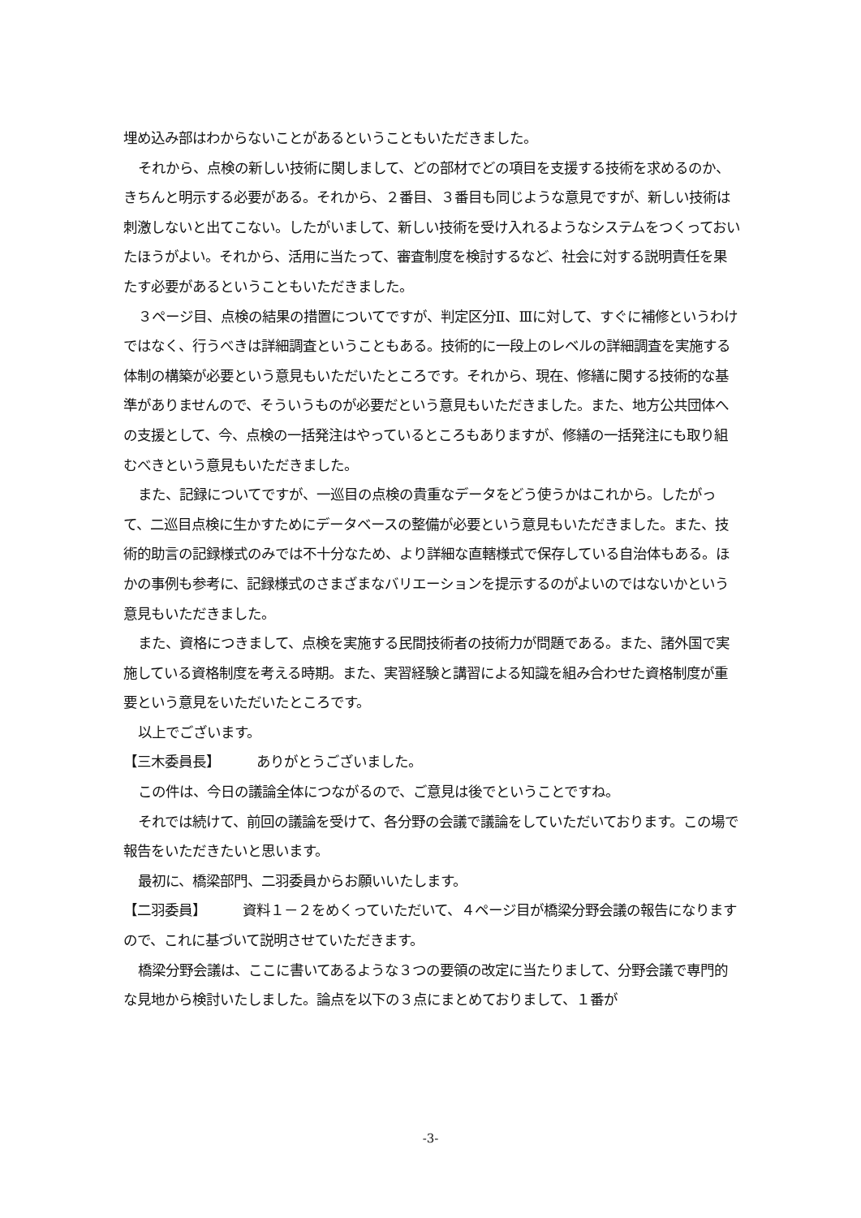埋め込み部はわからないことがあるということもいただきました。
それから、点検の新しい技術に関しまして、どの部材でどの項目を支援する技術を求めるのか、きちんと明示する必要がある。それから、２番目、３番目も同じような意見ですが、新しい技術は刺激しないと出てこない。したがいまして、新しい技術を受け入れるようなシステムをつくっておいたほうがよい。それから、活用に当たって、審査制度を検討するなど、社会に対する説明責任を果たす必要があるということもいただきました。
３ページ目、点検の結果の措置についてですが、判定区分Ⅱ、Ⅲに対して、すぐに補修というわけではなく、行うべきは詳細調査ということもある。技術的に一段上のレベルの詳細調査を実施する体制の構築が必要という意見もいただいたところです。それから、現在、修繕に関する技術的な基準がありませんので、そういうものが必要だという意見もいただきました。また、地方公共団体への支援として、今、点検の一括発注はやっているところもありますが、修繕の一括発注にも取り組むべきという意見もいただきました。
また、記録についてですが、一巡目の点検の貴重なデータをどう使うかはこれから。したがって、二巡目点検に生かすためにデータベースの整備が必要という意見もいただきました。また、技術的助言の記録様式のみでは不十分なため、より詳細な直轄様式で保存している自治体もある。ほかの事例も参考に、記録様式のさまざまなバリエーションを提示するのがよいのではないかという意見もいただきました。
また、資格につきまして、点検を実施する民間技術者の技術力が問題である。また、諸外国で実施している資格制度を考える時期。また、実習経験と講習による知識を組み合わせた資格制度が重要という意見をいただいたところです。
以上でございます。
【三木委員長】 ありがとうございました。
この件は、今日の議論全体につながるので、ご意見は後でということですね。
それでは続けて、前回の議論を受けて、各分野の会議で議論をしていただいております。この場で報告をいただきたいと思います。
最初に、橋梁部門、二羽委員からお願いいたします。
【二羽委員】 資料１－２をめくっていただいて、４ページ目が橋梁分野会議の報告になりますので、これに基づいて説明させていただきます。
橋梁分野会議は、ここに書いてあるような３つの要領の改定に当たりまして、分野会議で専門的な見地から検討いたしました。論点を以下の３点にまとめておりまして、１番が
-3-